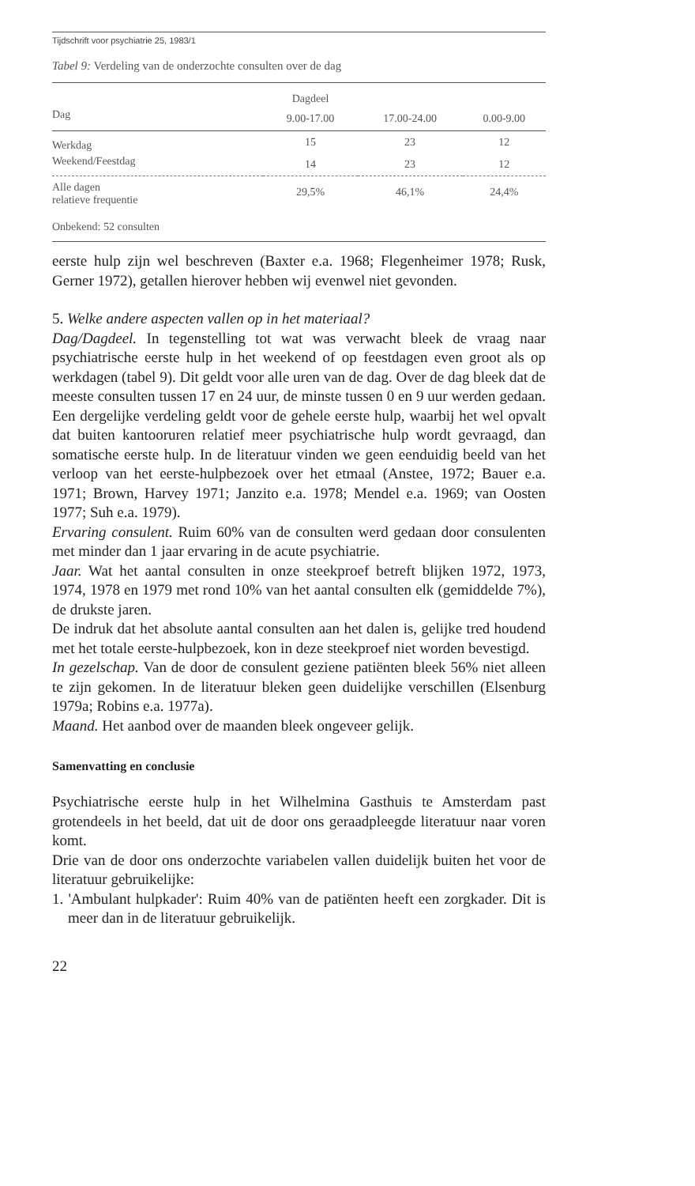Tijdschrift voor psychiatrie 25, 1983/1
Tabel 9: Verdeling van de onderzochte consulten over de dag
| | Dagdeel | | |
| --- | --- | --- | --- |
| Dag | 9.00-17.00 | 17.00-24.00 | 0.00-9.00 |
| Werkdag | 15 | 23 | 12 |
| Weekend/Feestdag | 14 | 23 | 12 |
| Alle dagen relatieve frequentie | 29,5% | 46,1% | 24,4% |
| Onbekend: 52 consulten | | | |
eerste hulp zijn wel beschreven (Baxter e.a. 1968; Flegenheimer 1978; Rusk, Gerner 1972), getallen hierover hebben wij evenwel niet gevonden.
5. Welke andere aspecten vallen op in het materiaal?
Dag/Dagdeel. In tegenstelling tot wat was verwacht bleek de vraag naar psychiatrische eerste hulp in het weekend of op feestdagen even groot als op werkdagen (tabel 9). Dit geldt voor alle uren van de dag. Over de dag bleek dat de meeste consulten tussen 17 en 24 uur, de minste tussen 0 en 9 uur werden gedaan. Een dergelijke verdeling geldt voor de gehele eerste hulp, waarbij het wel opvalt dat buiten kantooruren relatief meer psychiatrische hulp wordt gevraagd, dan somatische eerste hulp. In de literatuur vinden we geen eenduidig beeld van het verloop van het eerste-hulpbezoek over het etmaal (Anstee, 1972; Bauer e.a. 1971; Brown, Harvey 1971; Janzito e.a. 1978; Mendel e.a. 1969; van Oosten 1977; Suh e.a. 1979).
Ervaring consulent. Ruim 60% van de consulten werd gedaan door consulenten met minder dan 1 jaar ervaring in de acute psychiatrie.
Jaar. Wat het aantal consulten in onze steekproef betreft blijken 1972, 1973, 1974, 1978 en 1979 met rond 10% van het aantal consulten elk (gemiddelde 7%), de drukste jaren.
De indruk dat het absolute aantal consulten aan het dalen is, gelijke tred houdend met het totale eerste-hulpbezoek, kon in deze steekproef niet worden bevestigd.
In gezelschap. Van de door de consulent geziene patiënten bleek 56% niet alleen te zijn gekomen. In de literatuur bleken geen duidelijke verschillen (Elsenburg 1979a; Robins e.a. 1977a).
Maand. Het aanbod over de maanden bleek ongeveer gelijk.
Samenvatting en conclusie
Psychiatrische eerste hulp in het Wilhelmina Gasthuis te Amsterdam past grotendeels in het beeld, dat uit de door ons geraadpleegde literatuur naar voren komt.
Drie van de door ons onderzochte variabelen vallen duidelijk buiten het voor de literatuur gebruikelijke:
1. 'Ambulant hulpkader': Ruim 40% van de patiënten heeft een zorgkader. Dit is meer dan in de literatuur gebruikelijk.
22